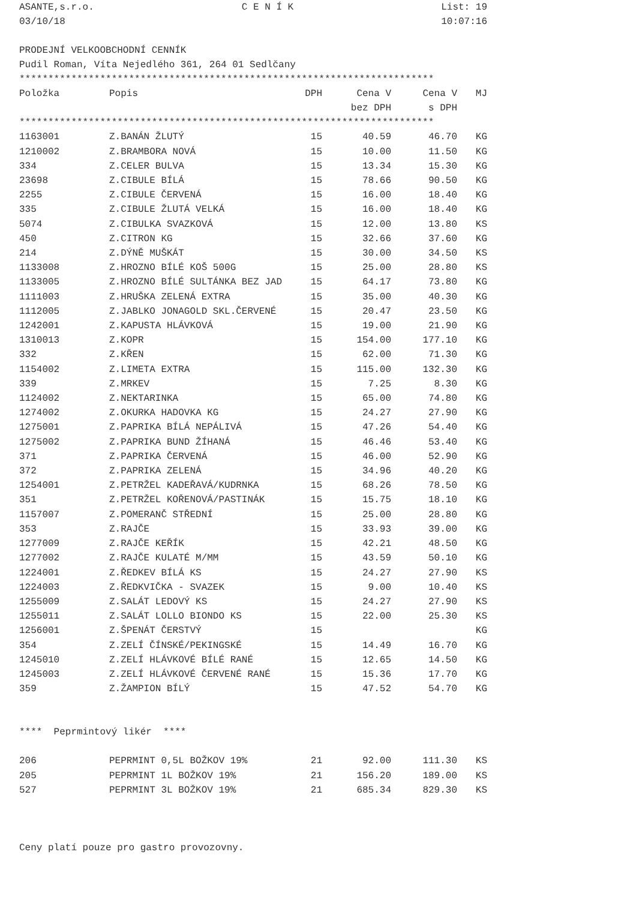ASANTE,s.r.o. C E N Í K List: 19
03/10/18 10:07:16
PRODEJNÍ VELKOOBCHODNÍ CENNÍK
Pudil Roman, Víta Nejedlého 361, 264 01 Sedlčany
************************************************************************
| Položka | Popis | DPH | Cena V bez DPH | Cena V s DPH | MJ |
| --- | --- | --- | --- | --- | --- |
************************************************************************
| 1163001 | Z.BANÁN ŽLUTÝ | 15 | 40.59 | 46.70 | KG |
| 1210002 | Z.BRAMBORA NOVÁ | 15 | 10.00 | 11.50 | KG |
| 334 | Z.CELER BULVA | 15 | 13.34 | 15.30 | KG |
| 23698 | Z.CIBULE BÍLÁ | 15 | 78.66 | 90.50 | KG |
| 2255 | Z.CIBULE ČERVENÁ | 15 | 16.00 | 18.40 | KG |
| 335 | Z.CIBULE ŽLUTÁ VELKÁ | 15 | 16.00 | 18.40 | KG |
| 5074 | Z.CIBULKA SVAZKOVÁ | 15 | 12.00 | 13.80 | KS |
| 450 | Z.CITRON KG | 15 | 32.66 | 37.60 | KG |
| 214 | Z.DÝNĚ MUŠKÁT | 15 | 30.00 | 34.50 | KS |
| 1133008 | Z.HROZNO BÍLÉ KOŠ 500G | 15 | 25.00 | 28.80 | KS |
| 1133005 | Z.HROZNO BÍLÉ SULTÁNKA BEZ JAD | 15 | 64.17 | 73.80 | KG |
| 1111003 | Z.HRUŠKA ZELENÁ EXTRA | 15 | 35.00 | 40.30 | KG |
| 1112005 | Z.JABLKO JONAGOLD SKL.ČERVENÉ | 15 | 20.47 | 23.50 | KG |
| 1242001 | Z.KAPUSTA HLÁVKOVÁ | 15 | 19.00 | 21.90 | KG |
| 1310013 | Z.KOPR | 15 | 154.00 | 177.10 | KG |
| 332 | Z.KŘEN | 15 | 62.00 | 71.30 | KG |
| 1154002 | Z.LIMETA EXTRA | 15 | 115.00 | 132.30 | KG |
| 339 | Z.MRKEV | 15 | 7.25 | 8.30 | KG |
| 1124002 | Z.NEKTARINKA | 15 | 65.00 | 74.80 | KG |
| 1274002 | Z.OKURKA HADOVKA KG | 15 | 24.27 | 27.90 | KG |
| 1275001 | Z.PAPRIKA BÍLÁ NEPÁLIVÁ | 15 | 47.26 | 54.40 | KG |
| 1275002 | Z.PAPRIKA BUND ŽÍHANÁ | 15 | 46.46 | 53.40 | KG |
| 371 | Z.PAPRIKA ČERVENÁ | 15 | 46.00 | 52.90 | KG |
| 372 | Z.PAPRIKA ZELENÁ | 15 | 34.96 | 40.20 | KG |
| 1254001 | Z.PETRŽEL KADEŘAVÁ/KUDRNKA | 15 | 68.26 | 78.50 | KG |
| 351 | Z.PETRŽEL KOŘENOVÁ/PASTINÁK | 15 | 15.75 | 18.10 | KG |
| 1157007 | Z.POMERANČ STŘEDNÍ | 15 | 25.00 | 28.80 | KG |
| 353 | Z.RAJČE | 15 | 33.93 | 39.00 | KG |
| 1277009 | Z.RAJČE KEŘÍK | 15 | 42.21 | 48.50 | KG |
| 1277002 | Z.RAJČE KULATÉ M/MM | 15 | 43.59 | 50.10 | KG |
| 1224001 | Z.ŘEDKEV BÍLÁ KS | 15 | 24.27 | 27.90 | KS |
| 1224003 | Z.ŘEDKVIČKA - SVAZEK | 15 | 9.00 | 10.40 | KS |
| 1255009 | Z.SALÁT LEDOVÝ KS | 15 | 24.27 | 27.90 | KS |
| 1255011 | Z.SALÁT LOLLO BIONDO KS | 15 | 22.00 | 25.30 | KS |
| 1256001 | Z.ŠPENÁT ČERSTVÝ | 15 | | | KG |
| 354 | Z.ZELÍ ČÍNSKÉ/PEKINGSKÉ | 15 | 14.49 | 16.70 | KG |
| 1245010 | Z.ZELÍ HLÁVKOVÉ BÍLÉ RANÉ | 15 | 12.65 | 14.50 | KG |
| 1245003 | Z.ZELÍ HLÁVKOVÉ ČERVENÉ RANÉ | 15 | 15.36 | 17.70 | KG |
| 359 | Z.ŽAMPION BÍLÝ | 15 | 47.52 | 54.70 | KG |
**** Peprmintový likér ****
| 206 | PEPRMINT 0,5L BOŽKOV 19% | 21 | 92.00 | 111.30 | KS |
| 205 | PEPRMINT 1L BOŽKOV 19% | 21 | 156.20 | 189.00 | KS |
| 527 | PEPRMINT 3L BOŽKOV 19% | 21 | 685.34 | 829.30 | KS |
Ceny platí pouze pro gastro provozovny.